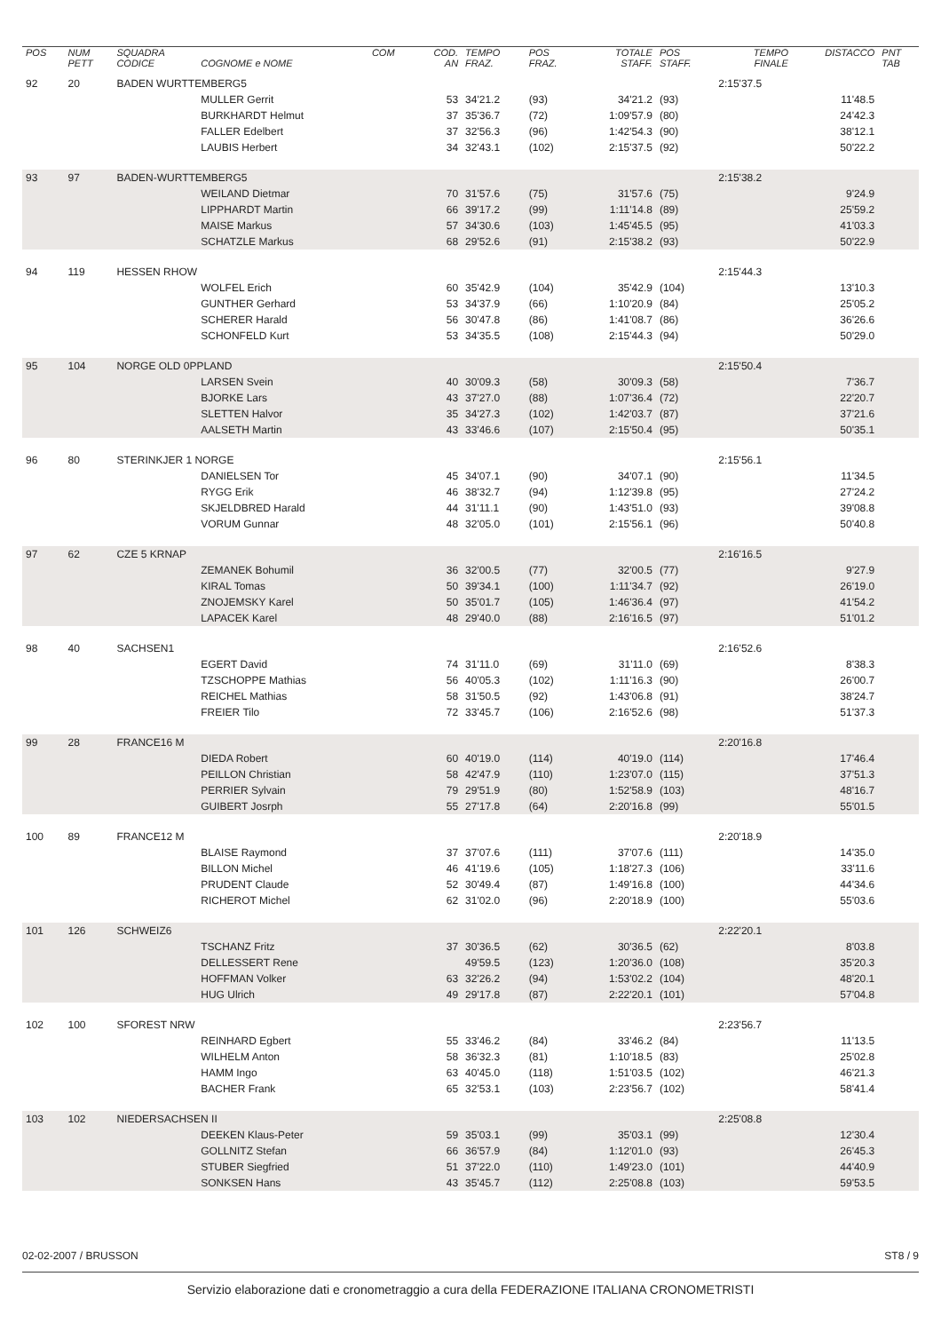| POS | NUM PETT | SQUADRA CODICE | COGNOME e NOME | COM | COD. AN | TEMPO FRAZ. | POS FRAZ. | TOTALE STAFF. | POS STAFF. | TEMPO FINALE | DISTACCO | PNT TAB |
| --- | --- | --- | --- | --- | --- | --- | --- | --- | --- | --- | --- | --- |
| 92 | 20 | BADEN WURTTEMBERG5 | | | | | | | | 2:15'37.5 | | |
| | | | MULLER Gerrit | | 53 | 34'21.2 | (93) | 34'21.2 | (93) | | 11'48.5 | |
| | | | BURKHARDT Helmut | | 37 | 35'36.7 | (72) | 1:09'57.9 | (80) | | 24'42.3 | |
| | | | FALLER Edelbert | | 37 | 32'56.3 | (96) | 1:42'54.3 | (90) | | 38'12.1 | |
| | | | LAUBIS Herbert | | 34 | 32'43.1 | (102) | 2:15'37.5 | (92) | | 50'22.2 | |
| 93 | 97 | BADEN-WURTTEMBERG5 | | | | | | | | 2:15'38.2 | | |
| | | | WEILAND Dietmar | | 70 | 31'57.6 | (75) | 31'57.6 | (75) | | 9'24.9 | |
| | | | LIPPHARDT Martin | | 66 | 39'17.2 | (99) | 1:11'14.8 | (89) | | 25'59.2 | |
| | | | MAISE Markus | | 57 | 34'30.6 | (103) | 1:45'45.5 | (95) | | 41'03.3 | |
| | | | SCHATZLE Markus | | 68 | 29'52.6 | (91) | 2:15'38.2 | (93) | | 50'22.9 | |
| 94 | 119 | HESSEN RHOW | | | | | | | | 2:15'44.3 | | |
| | | | WOLFEL Erich | | 60 | 35'42.9 | (104) | 35'42.9 | (104) | | 13'10.3 | |
| | | | GUNTHER Gerhard | | 53 | 34'37.9 | (66) | 1:10'20.9 | (84) | | 25'05.2 | |
| | | | SCHERER Harald | | 56 | 30'47.8 | (86) | 1:41'08.7 | (86) | | 36'26.6 | |
| | | | SCHONFELD Kurt | | 53 | 34'35.5 | (108) | 2:15'44.3 | (94) | | 50'29.0 | |
| 95 | 104 | NORGE OLD 0PPLAND | | | | | | | | 2:15'50.4 | | |
| | | | LARSEN Svein | | 40 | 30'09.3 | (58) | 30'09.3 | (58) | | 7'36.7 | |
| | | | BJORKE Lars | | 43 | 37'27.0 | (88) | 1:07'36.4 | (72) | | 22'20.7 | |
| | | | SLETTEN Halvor | | 35 | 34'27.3 | (102) | 1:42'03.7 | (87) | | 37'21.6 | |
| | | | AALSETH Martin | | 43 | 33'46.6 | (107) | 2:15'50.4 | (95) | | 50'35.1 | |
| 96 | 80 | STERINKJER 1 NORGE | | | | | | | | 2:15'56.1 | | |
| | | | DANIELSEN Tor | | 45 | 34'07.1 | (90) | 34'07.1 | (90) | | 11'34.5 | |
| | | | RYGG Erik | | 46 | 38'32.7 | (94) | 1:12'39.8 | (95) | | 27'24.2 | |
| | | | SKJELDBRED Harald | | 44 | 31'11.1 | (90) | 1:43'51.0 | (93) | | 39'08.8 | |
| | | | VORUM Gunnar | | 48 | 32'05.0 | (101) | 2:15'56.1 | (96) | | 50'40.8 | |
| 97 | 62 | CZE 5 KRNAP | | | | | | | | 2:16'16.5 | | |
| | | | ZEMANEK Bohumil | | 36 | 32'00.5 | (77) | 32'00.5 | (77) | | 9'27.9 | |
| | | | KIRAL Tomas | | 50 | 39'34.1 | (100) | 1:11'34.7 | (92) | | 26'19.0 | |
| | | | ZNOJEMSKY Karel | | 50 | 35'01.7 | (105) | 1:46'36.4 | (97) | | 41'54.2 | |
| | | | LAPACEK Karel | | 48 | 29'40.0 | (88) | 2:16'16.5 | (97) | | 51'01.2 | |
| 98 | 40 | SACHSEN1 | | | | | | | | 2:16'52.6 | | |
| | | | EGERT David | | 74 | 31'11.0 | (69) | 31'11.0 | (69) | | 8'38.3 | |
| | | | TZSCHOPPE Mathias | | 56 | 40'05.3 | (102) | 1:11'16.3 | (90) | | 26'00.7 | |
| | | | REICHEL Mathias | | 58 | 31'50.5 | (92) | 1:43'06.8 | (91) | | 38'24.7 | |
| | | | FREIER Tilo | | 72 | 33'45.7 | (106) | 2:16'52.6 | (98) | | 51'37.3 | |
| 99 | 28 | FRANCE16 M | | | | | | | | 2:20'16.8 | | |
| | | | DIEDA Robert | | 60 | 40'19.0 | (114) | 40'19.0 | (114) | | 17'46.4 | |
| | | | PEILLON Christian | | 58 | 42'47.9 | (110) | 1:23'07.0 | (115) | | 37'51.3 | |
| | | | PERRIER Sylvain | | 79 | 29'51.9 | (80) | 1:52'58.9 | (103) | | 48'16.7 | |
| | | | GUIBERT Josrph | | 55 | 27'17.8 | (64) | 2:20'16.8 | (99) | | 55'01.5 | |
| 100 | 89 | FRANCE12 M | | | | | | | | 2:20'18.9 | | |
| | | | BLAISE Raymond | | 37 | 37'07.6 | (111) | 37'07.6 | (111) | | 14'35.0 | |
| | | | BILLON Michel | | 46 | 41'19.6 | (105) | 1:18'27.3 | (106) | | 33'11.6 | |
| | | | PRUDENT Claude | | 52 | 30'49.4 | (87) | 1:49'16.8 | (100) | | 44'34.6 | |
| | | | RICHEROT Michel | | 62 | 31'02.0 | (96) | 2:20'18.9 | (100) | | 55'03.6 | |
| 101 | 126 | SCHWEIZ6 | | | | | | | | 2:22'20.1 | | |
| | | | TSCHANZ Fritz | | 37 | 30'36.5 | (62) | 30'36.5 | (62) | | 8'03.8 | |
| | | | DELLESSERT Rene | | | 49'59.5 | (123) | 1:20'36.0 | (108) | | 35'20.3 | |
| | | | HOFFMAN Volker | | 63 | 32'26.2 | (94) | 1:53'02.2 | (104) | | 48'20.1 | |
| | | | HUG Ulrich | | 49 | 29'17.8 | (87) | 2:22'20.1 | (101) | | 57'04.8 | |
| 102 | 100 | SFOREST NRW | | | | | | | | 2:23'56.7 | | |
| | | | REINHARD Egbert | | 55 | 33'46.2 | (84) | 33'46.2 | (84) | | 11'13.5 | |
| | | | WILHELM Anton | | 58 | 36'32.3 | (81) | 1:10'18.5 | (83) | | 25'02.8 | |
| | | | HAMM Ingo | | 63 | 40'45.0 | (118) | 1:51'03.5 | (102) | | 46'21.3 | |
| | | | BACHER Frank | | 65 | 32'53.1 | (103) | 2:23'56.7 | (102) | | 58'41.4 | |
| 103 | 102 | NIEDERSACHSEN II | | | | | | | | 2:25'08.8 | | |
| | | | DEEKEN Klaus-Peter | | 59 | 35'03.1 | (99) | 35'03.1 | (99) | | 12'30.4 | |
| | | | GOLLNITZ Stefan | | 66 | 36'57.9 | (84) | 1:12'01.0 | (93) | | 26'45.3 | |
| | | | STUBER Siegfried | | 51 | 37'22.0 | (110) | 1:49'23.0 | (101) | | 44'40.9 | |
| | | | SONKSEN Hans | | 43 | 35'45.7 | (112) | 2:25'08.8 | (103) | | 59'53.5 | |
02-02-2007 / BRUSSON ST8 / 9
Servizio elaborazione dati e cronometraggio a cura della FEDERAZIONE ITALIANA CRONOMETRISTI